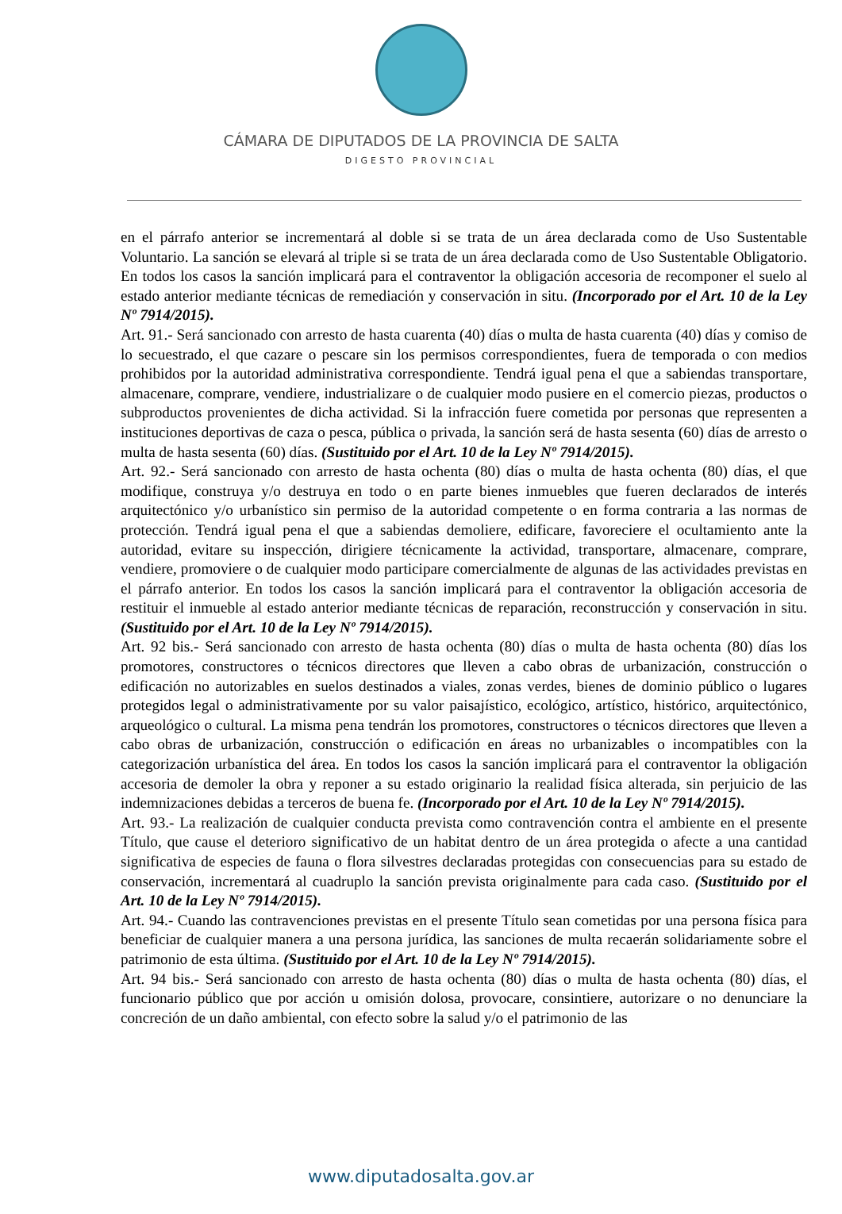CÁMARA DE DIPUTADOS DE LA PROVINCIA DE SALTA
DIGESTO PROVINCIAL
en el párrafo anterior se incrementará al doble si se trata de un área declarada como de Uso Sustentable Voluntario. La sanción se elevará al triple si se trata de un área declarada como de Uso Sustentable Obligatorio. En todos los casos la sanción implicará para el contraventor la obligación accesoria de recomponer el suelo al estado anterior mediante técnicas de remediación y conservación in situ. (Incorporado por el Art. 10 de la Ley Nº 7914/2015).
Art. 91.- Será sancionado con arresto de hasta cuarenta (40) días o multa de hasta cuarenta (40) días y comiso de lo secuestrado, el que cazare o pescare sin los permisos correspondientes, fuera de temporada o con medios prohibidos por la autoridad administrativa correspondiente. Tendrá igual pena el que a sabiendas transportare, almacenare, comprare, vendiere, industrializare o de cualquier modo pusiere en el comercio piezas, productos o subproductos provenientes de dicha actividad. Si la infracción fuere cometida por personas que representen a instituciones deportivas de caza o pesca, pública o privada, la sanción será de hasta sesenta (60) días de arresto o multa de hasta sesenta (60) días. (Sustituido por el Art. 10 de la Ley Nº 7914/2015).
Art. 92.- Será sancionado con arresto de hasta ochenta (80) días o multa de hasta ochenta (80) días, el que modifique, construya y/o destruya en todo o en parte bienes inmuebles que fueren declarados de interés arquitectónico y/o urbanístico sin permiso de la autoridad competente o en forma contraria a las normas de protección. Tendrá igual pena el que a sabiendas demoliere, edificare, favoreciere el ocultamiento ante la autoridad, evitare su inspección, dirigiere técnicamente la actividad, transportare, almacenare, comprare, vendiere, promoviere o de cualquier modo participare comercialmente de algunas de las actividades previstas en el párrafo anterior. En todos los casos la sanción implicará para el contraventor la obligación accesoria de restituir el inmueble al estado anterior mediante técnicas de reparación, reconstrucción y conservación in situ. (Sustituido por el Art. 10 de la Ley Nº 7914/2015).
Art. 92 bis.- Será sancionado con arresto de hasta ochenta (80) días o multa de hasta ochenta (80) días los promotores, constructores o técnicos directores que lleven a cabo obras de urbanización, construcción o edificación no autorizables en suelos destinados a viales, zonas verdes, bienes de dominio público o lugares protegidos legal o administrativamente por su valor paisajístico, ecológico, artístico, histórico, arquitectónico, arqueológico o cultural. La misma pena tendrán los promotores, constructores o técnicos directores que lleven a cabo obras de urbanización, construcción o edificación en áreas no urbanizables o incompatibles con la categorización urbanística del área. En todos los casos la sanción implicará para el contraventor la obligación accesoria de demoler la obra y reponer a su estado originario la realidad física alterada, sin perjuicio de las indemnizaciones debidas a terceros de buena fe. (Incorporado por el Art. 10 de la Ley Nº 7914/2015).
Art. 93.- La realización de cualquier conducta prevista como contravención contra el ambiente en el presente Título, que cause el deterioro significativo de un habitat dentro de un área protegida o afecte a una cantidad significativa de especies de fauna o flora silvestres declaradas protegidas con consecuencias para su estado de conservación, incrementará al cuadruplo la sanción prevista originalmente para cada caso. (Sustituido por el Art. 10 de la Ley Nº 7914/2015).
Art. 94.- Cuando las contravenciones previstas en el presente Título sean cometidas por una persona física para beneficiar de cualquier manera a una persona jurídica, las sanciones de multa recaerán solidariamente sobre el patrimonio de esta última. (Sustituido por el Art. 10 de la Ley Nº 7914/2015).
Art. 94 bis.- Será sancionado con arresto de hasta ochenta (80) días o multa de hasta ochenta (80) días, el funcionario público que por acción u omisión dolosa, provocare, consintiere, autorizare o no denunciare la concreción de un daño ambiental, con efecto sobre la salud y/o el patrimonio de las
www.diputadosalta.gov.ar